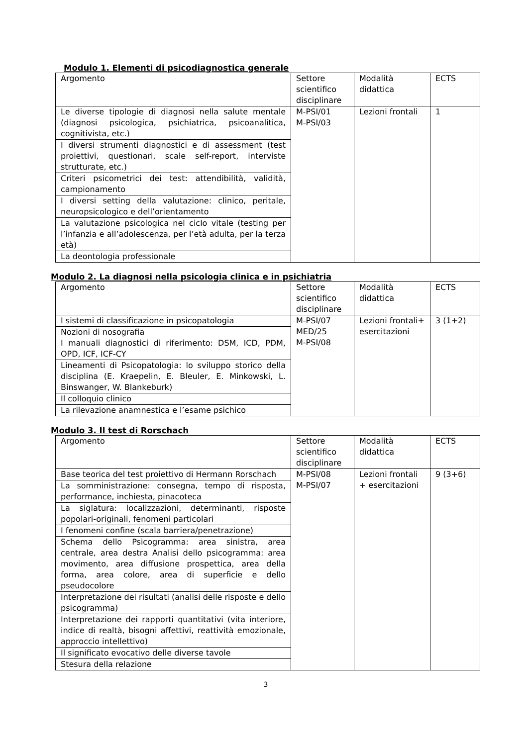Modulo 1. Elementi di psicodiagnostica generale
| Argomento | Settore scientifico disciplinare | Modalità didattica | ECTS |
| Le diverse tipologie di diagnosi nella salute mentale (diagnosi psicologica, psichiatrica, psicoanalitica, cognitivista, etc.) | M-PSI/01 M-PSI/03 | Lezioni frontali | 1 |
| I diversi strumenti diagnostici e di assessment (test proiettivi, questionari, scale self-report, interviste strutturate, etc.) | | | |
| Criteri psicometrici dei test: attendibilità, validità, campionamento | | | |
| I diversi setting della valutazione: clinico, peritale, neuropsicologico e dell’orientamento | | | |
| La valutazione psicologica nel ciclo vitale (testing per l’infanzia e all’adolescenza, per l’età adulta, per la terza età) | | | |
| La deontologia professionale | | | |
Modulo 2. La diagnosi nella psicologia clinica e in psichiatria
| Argomento | Settore scientifico disciplinare | Modalità didattica | ECTS |
| I sistemi di classificazione in psicopatologia | M-PSI/07 MED/25 M-PSI/08 | Lezioni frontali+ esercitazioni | 3 (1+2) |
| Nozioni di nosografia I manuali diagnostici di riferimento: DSM, ICD, PDM, OPD, ICF, ICF-CY | | | |
| Lineamenti di Psicopatologia: lo sviluppo storico della disciplina (E. Kraepelin, E. Bleuler, E. Minkowski, L. Binswanger, W. Blankeburk) | | | |
| Il colloquio clinico | | | |
| La rilevazione anamnestica e l’esame psichico | | | |
Modulo 3. Il test di Rorschach
| Argomento | Settore scientifico disciplinare | Modalità didattica | ECTS |
| Base teorica del test proiettivo di Hermann Rorschach | M-PSI/08 M-PSI/07 | Lezioni frontali + esercitazioni | 9 (3+6) |
| La somministrazione: consegna, tempo di risposta, performance, inchiesta, pinacoteca | | | |
| La siglatura: localizzazioni, determinanti, risposte popolari-originali, fenomeni particolari | | | |
| I fenomeni confine (scala barriera/penetrazione) | | | |
| Schema dello Psicogramma: area sinistra, area centrale, area destra Analisi dello psicogramma: area movimento, area diffusione prospettica, area della forma, area colore, area di superficie e dello pseudocolore | | | |
| Interpretazione dei risultati (analisi delle risposte e dello psicogramma) | | | |
| Interpretazione dei rapporti quantitativi (vita interiore, indice di realtà, bisogni affettivi, reattività emozionale, approccio intellettivo) | | | |
| Il significato evocativo delle diverse tavole | | | |
| Stesura della relazione | | | |
3